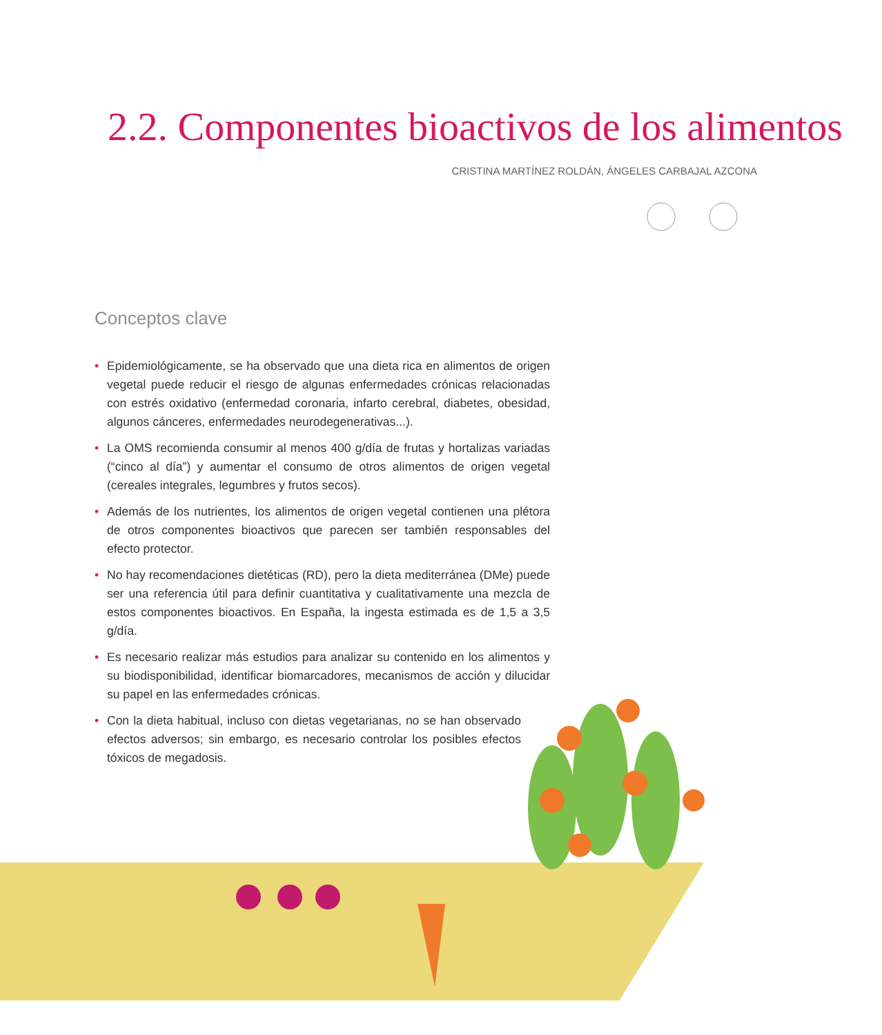2.2. Componentes bioactivos de los alimentos
CRISTINA MARTÍNEZ ROLDÁN, ÁNGELES CARBAJAL AZCONA
Conceptos clave
• Epidemiológicamente, se ha observado que una dieta rica en alimentos de origen vegetal puede reducir el riesgo de algunas enfermedades crónicas relacionadas con estrés oxidativo (enfermedad coronaria, infarto cerebral, diabetes, obesidad, algunos cánceres, enfermedades neurodegenerativas...).
• La OMS recomienda consumir al menos 400 g/día de frutas y hortalizas variadas (“cinco al día”) y aumentar el consumo de otros alimentos de origen vegetal (cereales integrales, legumbres y frutos secos).
• Además de los nutrientes, los alimentos de origen vegetal contienen una plétora de otros componentes bioactivos que parecen ser también responsables del efecto protector.
• No hay recomendaciones dietéticas (RD), pero la dieta mediterránea (DMe) puede ser una referencia útil para definir cuantitativa y cualitativamente una mezcla de estos componentes bioactivos. En España, la ingesta estimada es de 1,5 a 3,5 g/día.
• Es necesario realizar más estudios para analizar su contenido en los alimentos y su biodisponibilidad, identificar biomarcadores, mecanismos de acción y dilucidar su papel en las enfermedades crónicas.
• Con la dieta habitual, incluso con dietas vegetarianas, no se han observado efectos adversos; sin embargo, es necesario controlar los posibles efectos tóxicos de megadosis.